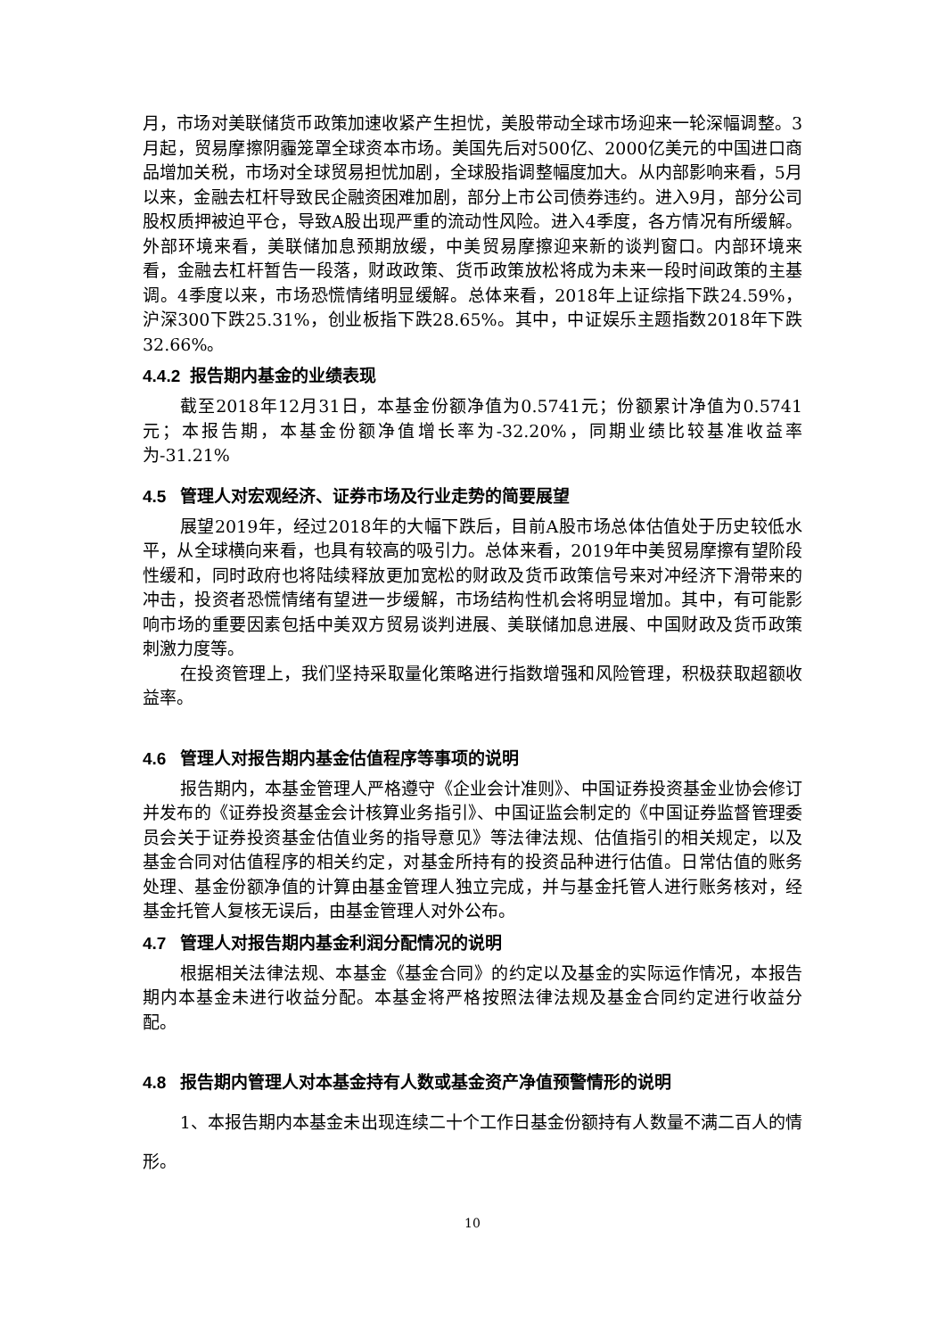月，市场对美联储货币政策加速收紧产生担忧，美股带动全球市场迎来一轮深幅调整。3月起，贸易摩擦阴霾笼罩全球资本市场。美国先后对500亿、2000亿美元的中国进口商品增加关税，市场对全球贸易担忧加剧，全球股指调整幅度加大。从内部影响来看，5月以来，金融去杠杆导致民企融资困难加剧，部分上市公司债券违约。进入9月，部分公司股权质押被迫平仓，导致A股出现严重的流动性风险。进入4季度，各方情况有所缓解。外部环境来看，美联储加息预期放缓，中美贸易摩擦迎来新的谈判窗口。内部环境来看，金融去杠杆暂告一段落，财政政策、货币政策放松将成为未来一段时间政策的主基调。4季度以来，市场恐慌情绪明显缓解。总体来看，2018年上证综指下跌24.59%，沪深300下跌25.31%，创业板指下跌28.65%。其中，中证娱乐主题指数2018年下跌32.66%。
4.4.2 报告期内基金的业绩表现
截至2018年12月31日，本基金份额净值为0.5741元；份额累计净值为0.5741元；本报告期，本基金份额净值增长率为-32.20%，同期业绩比较基准收益率为-31.21%
4.5 管理人对宏观经济、证券市场及行业走势的简要展望
展望2019年，经过2018年的大幅下跌后，目前A股市场总体估值处于历史较低水平，从全球横向来看，也具有较高的吸引力。总体来看，2019年中美贸易摩擦有望阶段性缓和，同时政府也将陆续释放更加宽松的财政及货币政策信号来对冲经济下滑带来的冲击，投资者恐慌情绪有望进一步缓解，市场结构性机会将明显增加。其中，有可能影响市场的重要因素包括中美双方贸易谈判进展、美联储加息进展、中国财政及货币政策刺激力度等。
在投资管理上，我们坚持采取量化策略进行指数增强和风险管理，积极获取超额收益率。
4.6 管理人对报告期内基金估值程序等事项的说明
报告期内，本基金管理人严格遵守《企业会计准则》、中国证券投资基金业协会修订并发布的《证券投资基金会计核算业务指引》、中国证监会制定的《中国证券监督管理委员会关于证券投资基金估值业务的指导意见》等法律法规、估值指引的相关规定，以及基金合同对估值程序的相关约定，对基金所持有的投资品种进行估值。日常估值的账务处理、基金份额净值的计算由基金管理人独立完成，并与基金托管人进行账务核对，经基金托管人复核无误后，由基金管理人对外公布。
4.7 管理人对报告期内基金利润分配情况的说明
根据相关法律法规、本基金《基金合同》的约定以及基金的实际运作情况，本报告期内本基金未进行收益分配。本基金将严格按照法律法规及基金合同约定进行收益分配。
4.8 报告期内管理人对本基金持有人数或基金资产净值预警情形的说明
1、本报告期内本基金未出现连续二十个工作日基金份额持有人数量不满二百人的情形。
10